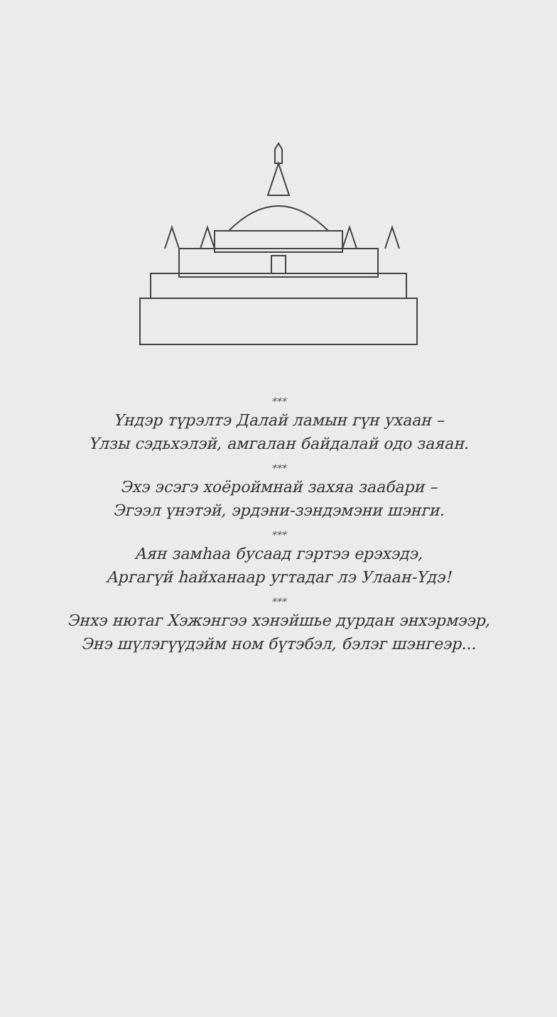***
Үндэр түрэлтэ Далай ламын гүн ухаан –
Үлзы сэдьхэлэй, амгалан байдалай одо заяан.
***
Эхэ эсэгэ хоёроймнай захяа заабари –
Эгээл үнэтэй, эрдэни-зэндэмэни шэнги.
***
Аян замһаа бусаад гэртээ ерэхэдэ,
Аргагүй һайханаар угтадаг лэ Улаан-Үдэ!
***
Энхэ нютаг Хэжэнгээ хэнэйшье дурдан энхэрмээр,
Энэ шүлэгүүдэйм ном бүтэбэл, бэлэг шэнгеэр...